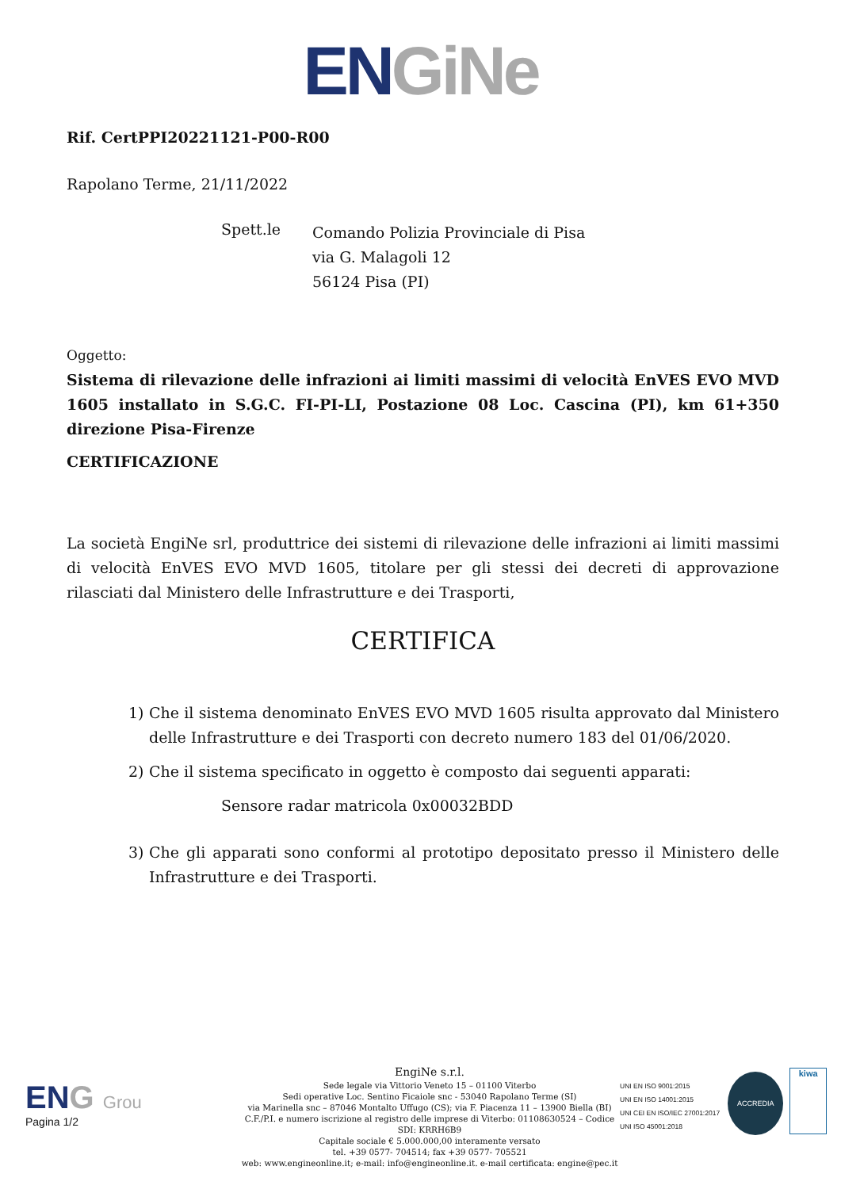EN GiNe
Rif. CertPPI20221121-P00-R00
Rapolano Terme, 21/11/2022
Spett.le
Comando Polizia Provinciale di Pisa
via G. Malagoli 12
56124 Pisa (PI)
Oggetto:
Sistema di rilevazione delle infrazioni ai limiti massimi di velocità EnVES EVO MVD 1605 installato in S.G.C. FI-PI-LI, Postazione 08 Loc. Cascina (PI), km 61+350 direzione Pisa-Firenze
CERTIFICAZIONE
La società EngiNe srl, produttrice dei sistemi di rilevazione delle infrazioni ai limiti massimi di velocità EnVES EVO MVD 1605, titolare per gli stessi dei decreti di approvazione rilasciati dal Ministero delle Infrastrutture e dei Trasporti,
CERTIFICA
1) Che il sistema denominato EnVES EVO MVD 1605 risulta approvato dal Ministero delle Infrastrutture e dei Trasporti con decreto numero 183 del 01/06/2020.
2) Che il sistema specificato in oggetto è composto dai seguenti apparati:
Sensore radar matricola 0x00032BDD
3) Che gli apparati sono conformi al prototipo depositato presso il Ministero delle Infrastrutture e dei Trasporti.
ENG Grou
Pagina 1/2
EngiNe s.r.l.
Sede legale via Vittorio Veneto 15 – 01100 Viterbo
Sedi operative Loc. Sentino Ficaiole snc - 53040 Rapolano Terme (SI)
via Marinella snc – 87046 Montalto Uffugo (CS); via F. Piacenza 11 – 13900 Biella (BI)
C.F./P.I. e numero iscrizione al registro delle imprese di Viterbo: 01108630524 – Codice SDI: KRRH6B9
Capitale sociale € 5.000.000,00 interamente versato
tel. +39 0577- 704514; fax +39 0577- 705521
web: www.engineonline.it; e-mail: info@engineonline.it. e-mail certificata: engine@pec.it
UNI EN ISO 9001:2015
UNI EN ISO 14001:2015
UNI CEI EN ISO/IEC 27001:2017
UNI ISO 45001:2018
ACCREDIA
kiwa